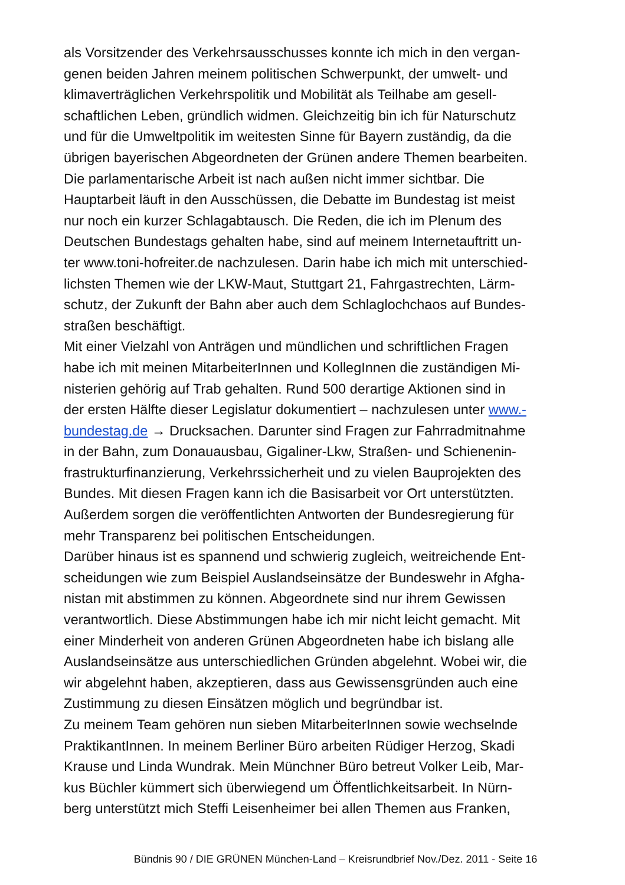als Vorsitzender des Verkehrsausschusses konnte ich mich in den vergan-
genen beiden Jahren meinem politischen Schwerpunkt, der umwelt- und
klimaverträglichen Verkehrspolitik und Mobilität als Teilhabe am gesell-
schaftlichen Leben, gründlich widmen. Gleichzeitig bin ich für Naturschutz
und für die Umweltpolitik im weitesten Sinne für Bayern zuständig, da die
übrigen bayerischen Abgeordneten der Grünen andere Themen bearbeiten.
Die parlamentarische Arbeit ist nach außen nicht immer sichtbar. Die
Hauptarbeit läuft in den Ausschüssen, die Debatte im Bundestag ist meist
nur noch ein kurzer Schlagabtausch. Die Reden, die ich im Plenum des
Deutschen Bundestags gehalten habe, sind auf meinem Internetauftritt un-
ter www.toni-hofreiter.de nachzulesen. Darin habe ich mich mit unterschied-
lichsten Themen wie der LKW-Maut, Stuttgart 21, Fahrgastrechten, Lärm-
schutz, der Zukunft der Bahn aber auch dem Schlaglochchaos auf Bundes-
straßen beschäftigt.
Mit einer Vielzahl von Anträgen und mündlichen und schriftlichen Fragen
habe ich mit meinen MitarbeiterInnen und KollegInnen die zuständigen Mi-
nisterien gehörig auf Trab gehalten. Rund 500 derartige Aktionen sind in
der ersten Hälfte dieser Legislatur dokumentiert – nachzulesen unter www.-
bundestag.de → Drucksachen. Darunter sind Fragen zur Fahrradmitnahme
in der Bahn, zum Donauausbau, Gigaliner-Lkw, Straßen- und Schienenin-
frastrukturfinanzierung, Verkehrssicherheit und zu vielen Bauprojekten des
Bundes. Mit diesen Fragen kann ich die Basisarbeit vor Ort unterstützten.
Außerdem sorgen die veröffentlichten Antworten der Bundesregierung für
mehr Transparenz bei politischen Entscheidungen.
Darüber hinaus ist es spannend und schwierig zugleich, weitreichende Ent-
scheidungen wie zum Beispiel Auslandseinsätze der Bundeswehr in Afgha-
nistan mit abstimmen zu können. Abgeordnete sind nur ihrem Gewissen
verantwortlich. Diese Abstimmungen habe ich mir nicht leicht gemacht. Mit
einer Minderheit von anderen Grünen Abgeordneten habe ich bislang alle
Auslandseinsätze aus unterschiedlichen Gründen abgelehnt. Wobei wir, die
wir abgelehnt haben, akzeptieren, dass aus Gewissensgründen auch eine
Zustimmung zu diesen Einsätzen möglich und begründbar ist.
Zu meinem Team gehören nun sieben MitarbeiterInnen sowie wechselnde
PraktikantInnen. In meinem Berliner Büro arbeiten Rüdiger Herzog, Skadi
Krause und Linda Wundrak. Mein Münchner Büro betreut Volker Leib, Mar-
kus Büchler kümmert sich überwiegend um Öffentlichkeitsarbeit. In Nürn-
berg unterstützt mich Steffi Leisenheimer bei allen Themen aus Franken,
Bündnis 90 / DIE GRÜNEN München-Land – Kreisrundbrief Nov./Dez. 2011 - Seite 16